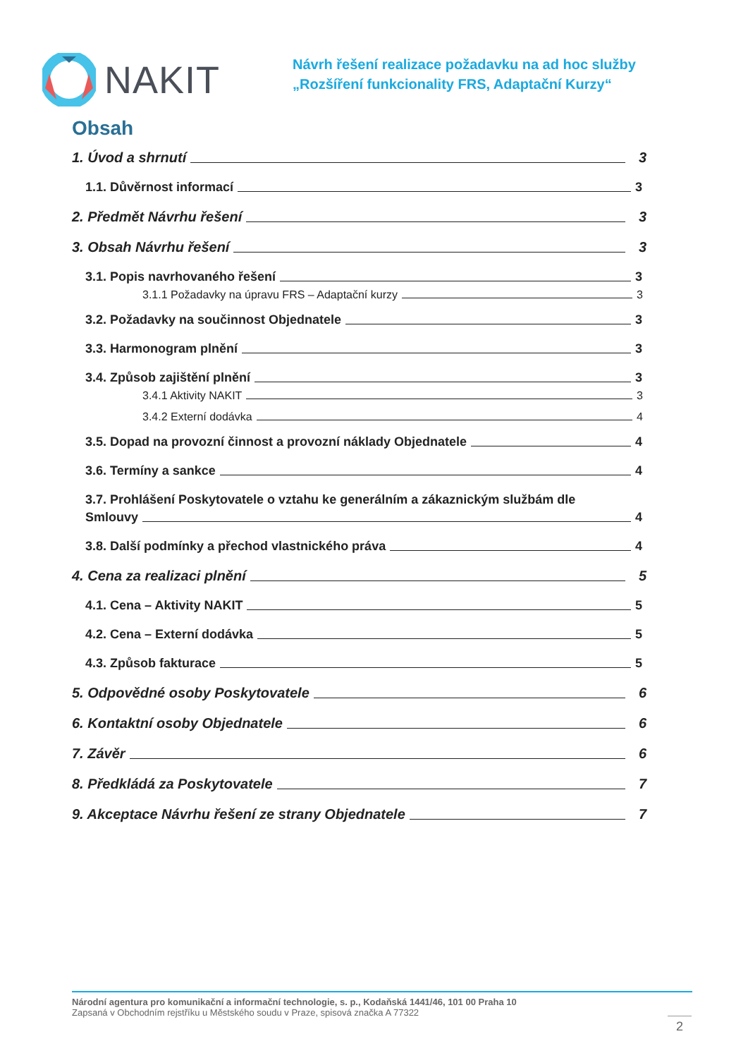NAKIT
Návrh řešení realizace požadavku na ad hoc služby
„Rozšíření funkcionality FRS, Adaptační Kurzy“
Obsah
1. Úvod a shrnutí 3
1.1. Důvěrnost informací 3
2. Předmět Návrhu řešení 3
3. Obsah Návrhu řešení 3
3.1. Popis navrhovaného řešení 3
3.1.1 Požadavky na úpravu FRS – Adaptační kurzy 3
3.2. Požadavky na součinnost Objednatele 3
3.3. Harmonogram plnění 3
3.4. Způsob zajištění plnění 3
3.4.1 Aktivity NAKIT 3
3.4.2 Externí dodávka 4
3.5. Dopad na provozní činnost a provozní náklady Objednatele 4
3.6. Termíny a sankce 4
3.7. Prohlášení Poskytovatele o vztahu ke generálním a zákaznickým službám dle
Smlouvy 4
3.8. Další podmínky a přechod vlastnického práva 4
4. Cena za realizaci plnění 5
4.1. Cena – Aktivity NAKIT 5
4.2. Cena – Externí dodávka 5
4.3. Způsob fakturace 5
5. Odpovědné osoby Poskytovatele 6
6. Kontaktní osoby Objednatele 6
7. Závěr 6
8. Předkládá za Poskytovatele 7
9. Akceptace Návrhu řešení ze strany Objednatele 7
Národní agentura pro komunikační a informační technologie, s. p., Kodaňská 1441/46, 101 00 Praha 10
Zapsaná v Obchodním rejstříku u Městského soudu v Praze, spisová značka A 77322
2